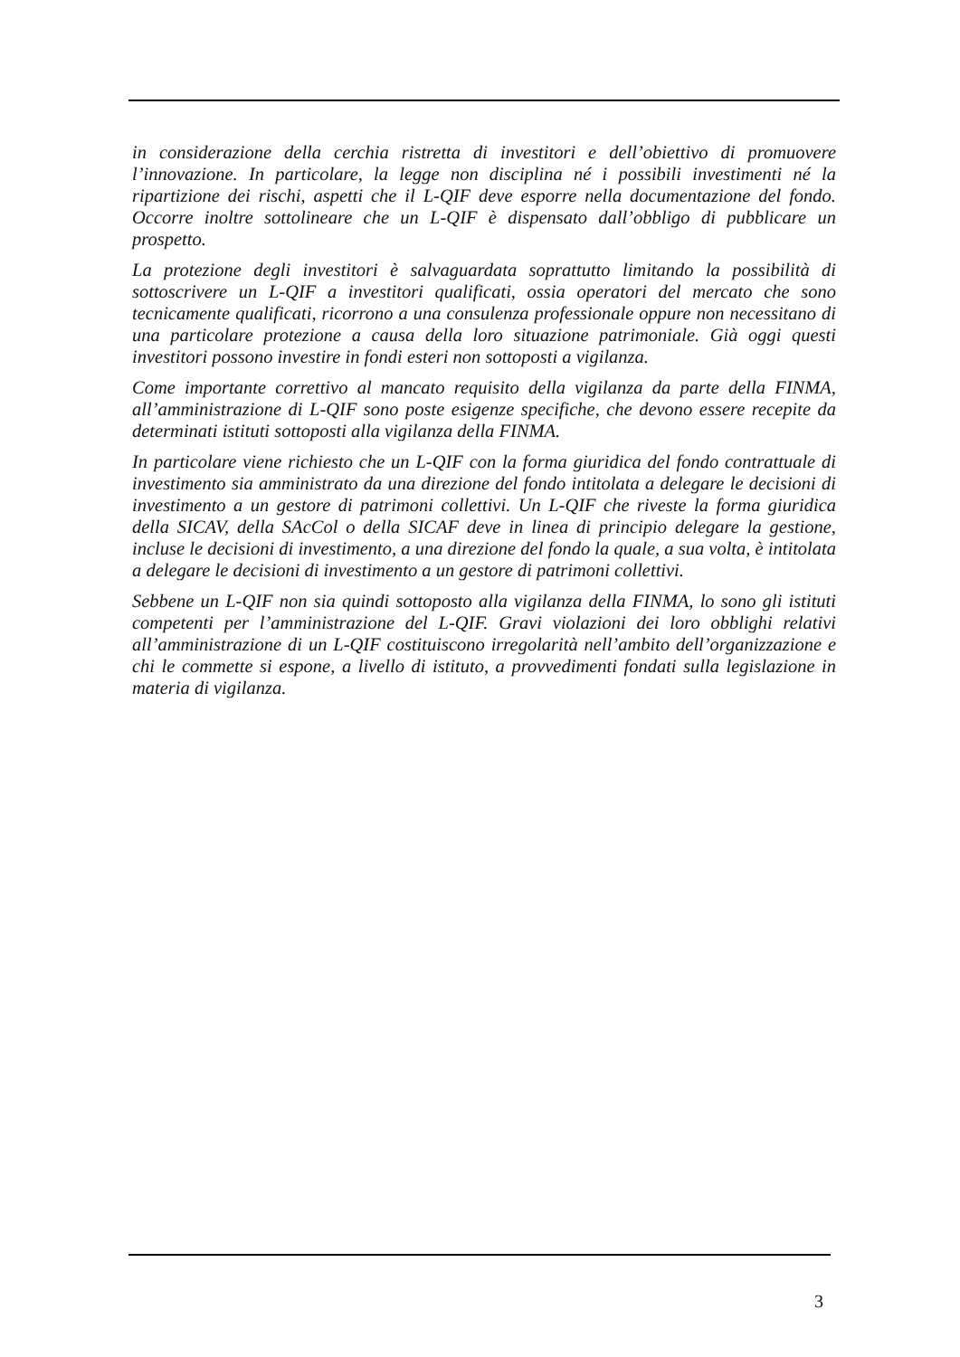in considerazione della cerchia ristretta di investitori e dell’obiettivo di promuovere l’innovazione. In particolare, la legge non disciplina né i possibili investimenti né la ripartizione dei rischi, aspetti che il L-QIF deve esporre nella documentazione del fondo. Occorre inoltre sottolineare che un L-QIF è dispensato dall’obbligo di pubblicare un prospetto.
La protezione degli investitori è salvaguardata soprattutto limitando la possibilità di sottoscrivere un L-QIF a investitori qualificati, ossia operatori del mercato che sono tecnicamente qualificati, ricorrono a una consulenza professionale oppure non necessitano di una particolare protezione a causa della loro situazione patrimoniale. Già oggi questi investitori possono investire in fondi esteri non sottoposti a vigilanza.
Come importante correttivo al mancato requisito della vigilanza da parte della FINMA, all’amministrazione di L-QIF sono poste esigenze specifiche, che devono essere recepite da determinati istituti sottoposti alla vigilanza della FINMA.
In particolare viene richiesto che un L-QIF con la forma giuridica del fondo contrattuale di investimento sia amministrato da una direzione del fondo intitolata a delegare le decisioni di investimento a un gestore di patrimoni collettivi. Un L-QIF che riveste la forma giuridica della SICAV, della SAcCol o della SICAF deve in linea di principio delegare la gestione, incluse le decisioni di investimento, a una direzione del fondo la quale, a sua volta, è intitolata a delegare le decisioni di investimento a un gestore di patrimoni collettivi.
Sebbene un L-QIF non sia quindi sottoposto alla vigilanza della FINMA, lo sono gli istituti competenti per l’amministrazione del L-QIF. Gravi violazioni dei loro obblighi relativi all’amministrazione di un L-QIF costituiscono irregolarità nell’ambito dell’organizzazione e chi le commette si espone, a livello di istituto, a provvedimenti fondati sulla legislazione in materia di vigilanza.
3